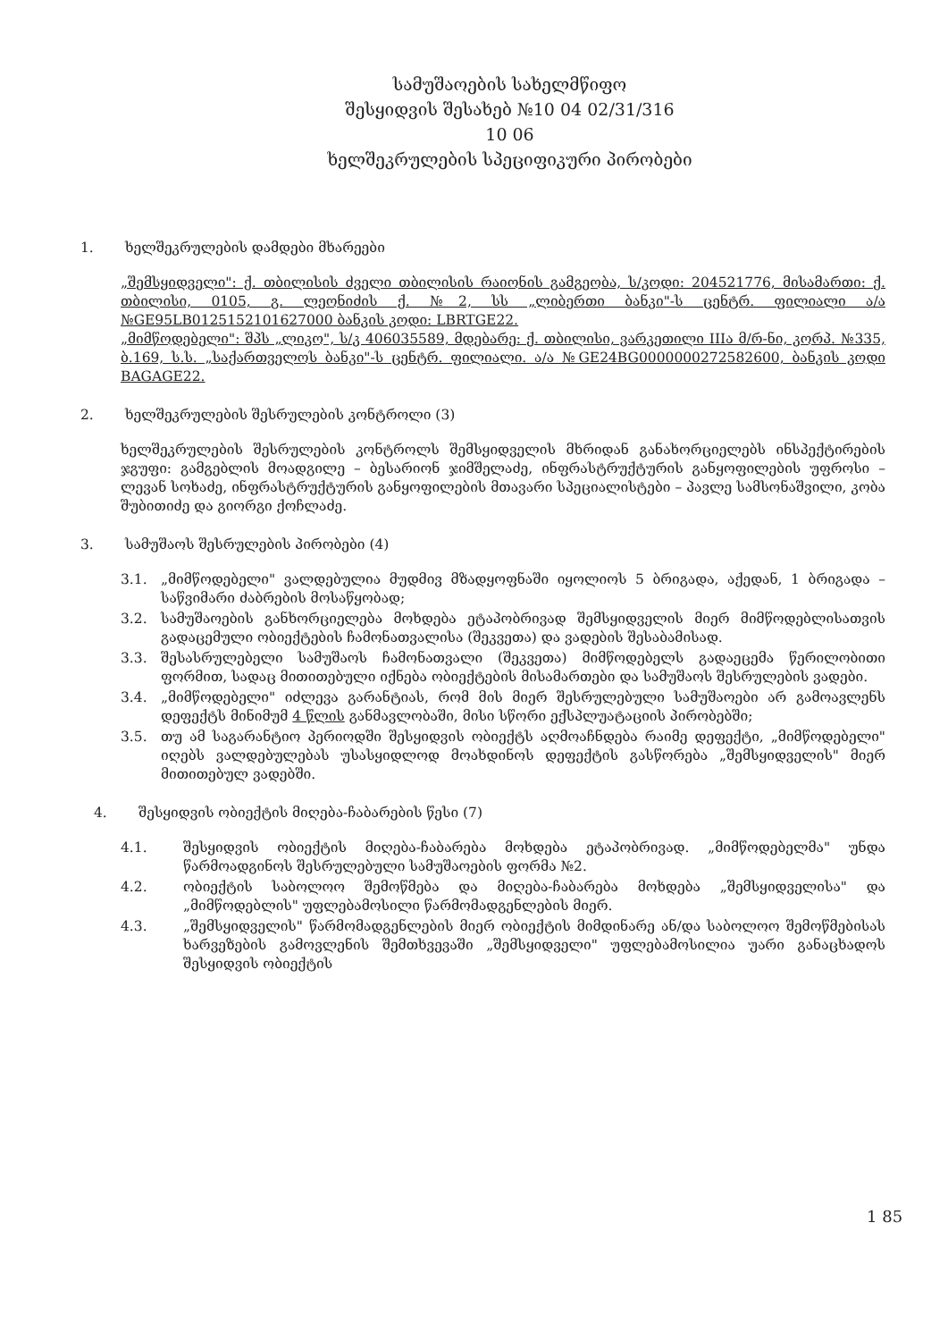სამუშაოების სახელმწიფო
შესყიდვის შესახებ №10 04 02/31/316
10 06
ხელშეკრულების სპეციფიკური პირობები
1. ხელშეკრულების დამდები მხარეები
„შემსყიდველი": ქ. თბილისის ძველი თბილისის რაიონის გამგეობა, ს/კოდი: 204521776, მისამართი: ქ. თბილისი, 0105, გ. ლეონიძის ქ. №2, სს „ლიბერთი ბანკი"-ს ცენტრ. ფილიალი ა/ა №GE95LB0125152101627000 ბანკის კოდი: LBRTGE22.
„მიმწოდებელი": შპს „ლიკო", ს/კ 406035589, მდებარე: ქ. თბილისი, ვარკეთილი IIIა მ/რ-ნი, კორპ. №335, ბ.169, ს.ს. „საქართველოს ბანკი"-ს ცენტრ. ფილიალი. ა/ა №GE24BG0000000272582600, ბანკის კოდი BAGAGE22.
2. ხელშეკრულების შესრულების კონტროლი (3)
ხელშეკრულების შესრულების კონტროლს შემსყიდველის მხრიდან განახორციელებს ინსპექტირების ჯგუფი: გამგებლის მოადგილე – ბესარიონ ჯიმშელაძე, ინფრასტრუქტურის განყოფილების უფროსი – ლევან სოხაძე, ინფრასტრუქტურის განყოფილების მთავარი სპეციალისტები – პავლე სამსონაშვილი, კობა შუბითიძე და გიორგი ქოჩლაძე.
3. სამუშაოს შესრულების პირობები (4)
3.1. „მიმწოდებელი" ვალდებულია მუდმივ მზადყოფნაში იყოლიოს 5 ბრიგადა, აქედან, 1 ბრიგადა – საწვიმარი ძაბრების მოსაწყობად;
3.2. სამუშაოების განხორციელება მოხდება ეტაპობრივად შემსყიდველის მიერ მიმწოდებლისათვის გადაცემული ობიექტების ჩამონათვალისა (შეკვეთა) და ვადების შესაბამისად.
3.3. შესასრულებელი სამუშაოს ჩამონათვალი (შეკვეთა) მიმწოდებელს გადაეცემა წერილობითი ფორმით, სადაც მითითებული იქნება ობიექტების მისამართები და სამუშაოს შესრულების ვადები.
3.4. „მიმწოდებელი" იძლევა გარანტიას, რომ მის მიერ შესრულებული სამუშაოები არ გამოავლენს დეფექტს მინიმუმ 4 წლის განმავლობაში, მისი სწორი ექსპლუატაციის პირობებში;
3.5. თუ ამ საგარანტიო პერიოდში შესყიდვის ობიექტს აღმოაჩნდება რაიმე დეფექტი, „მიმწოდებელი" იღებს ვალდებულებას უსასყიდლოდ მოახდინოს დეფექტის გასწორება „შემსყიდველის" მიერ მითითებულ ვადებში.
4. შესყიდვის ობიექტის მიღება-ჩაბარების წესი (7)
4.1. შესყიდვის ობიექტის მიღება-ჩაბარება მოხდება ეტაპობრივად. „მიმწოდებელმა" უნდა წარმოადგინოს შესრულებული სამუშაოების ფორმა №2.
4.2. ობიექტის საბოლოო შემოწმება და მიღება-ჩაბარება მოხდება „შემსყიდველისა" და „მიმწოდებლის" უფლებამოსილი წარმომადგენლების მიერ.
4.3. „შემსყიდველის" წარმომადგენლების მიერ ობიექტის მიმდინარე ან/და საბოლოო შემოწმებისას ხარვეზების გამოვლენის შემთხვევაში „შემსყიდველი" უფლებამოსილია უარი განაცხადოს შესყიდვის ობიექტის
1 85